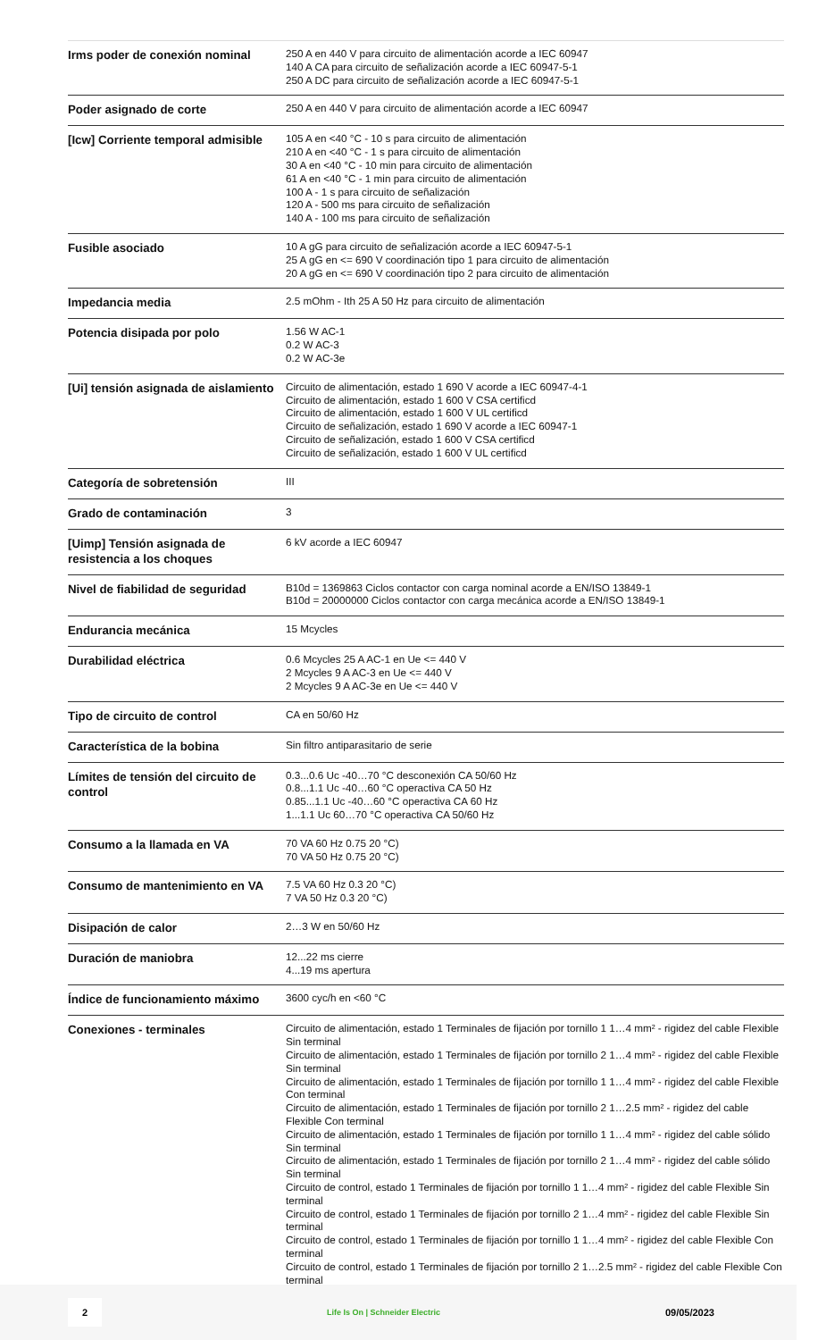| Irms poder de conexión nominal | 250 A en 440 V para circuito de alimentación acorde a IEC 60947 140 A CA para circuito de señalización acorde a IEC 60947-5-1 250 A DC para circuito de señalización acorde a IEC 60947-5-1 |
| Poder asignado de corte | 250 A en 440 V para circuito de alimentación acorde a IEC 60947 |
| [Icw] Corriente temporal admisible | 105 A en <40 °C - 10 s para circuito de alimentación 210 A en <40 °C - 1 s para circuito de alimentación 30 A en <40 °C - 10 min para circuito de alimentación 61 A en <40 °C - 1 min para circuito de alimentación 100 A - 1 s para circuito de señalización 120 A - 500 ms para circuito de señalización 140 A - 100 ms para circuito de señalización |
| Fusible asociado | 10 A gG para circuito de señalización acorde a IEC 60947-5-1 25 A gG en <= 690 V coordinación tipo 1 para circuito de alimentación 20 A gG en <= 690 V coordinación tipo 2 para circuito de alimentación |
| Impedancia media | 2.5 mOhm - Ith 25 A 50 Hz para circuito de alimentación |
| Potencia disipada por polo | 1.56 W AC-1 0.2 W AC-3 0.2 W AC-3e |
| [Ui] tensión asignada de aislamiento | Circuito de alimentación, estado 1 690 V acorde a IEC 60947-4-1 Circuito de alimentación, estado 1 600 V CSA certificd Circuito de alimentación, estado 1 600 V UL certificd Circuito de señalización, estado 1 690 V acorde a IEC 60947-1 Circuito de señalización, estado 1 600 V CSA certificd Circuito de señalización, estado 1 600 V UL certificd |
| Categoría de sobretensión | III |
| Grado de contaminación | 3 |
| [Uimp] Tensión asignada de resistencia a los choques | 6 kV acorde a IEC 60947 |
| Nivel de fiabilidad de seguridad | B10d = 1369863 Ciclos contactor con carga nominal acorde a EN/ISO 13849-1 B10d = 20000000 Ciclos contactor con carga mecánica acorde a EN/ISO 13849-1 |
| Endurancia mecánica | 15 Mcycles |
| Durabilidad eléctrica | 0.6 Mcycles 25 A AC-1 en Ue <= 440 V 2 Mcycles 9 A AC-3 en Ue <= 440 V 2 Mcycles 9 A AC-3e en Ue <= 440 V |
| Tipo de circuito de control | CA en 50/60 Hz |
| Característica de la bobina | Sin filtro antiparasitario de serie |
| Límites de tensión del circuito de control | 0.3...0.6 Uc -40…70 °C desconexión CA 50/60 Hz 0.8...1.1 Uc -40…60 °C operactiva CA 50 Hz 0.85...1.1 Uc -40…60 °C operactiva CA 60 Hz 1...1.1 Uc 60…70 °C operactiva CA 50/60 Hz |
| Consumo a la llamada en VA | 70 VA 60 Hz 0.75 20 °C) 70 VA 50 Hz 0.75 20 °C) |
| Consumo de mantenimiento en VA | 7.5 VA 60 Hz 0.3 20 °C) 7 VA 50 Hz 0.3 20 °C) |
| Disipación de calor | 2…3 W en 50/60 Hz |
| Duración de maniobra | 12...22 ms cierre 4...19 ms apertura |
| Índice de funcionamiento máximo | 3600 cyc/h en <60 °C |
| Conexiones - terminales | Circuito de alimentación, estado 1 Terminales de fijación por tornillo 1 1…4 mm² - rigidez del cable Flexible Sin terminal Circuito de alimentación, estado 1 Terminales de fijación por tornillo 2 1…4 mm² - rigidez del cable Flexible Sin terminal Circuito de alimentación, estado 1 Terminales de fijación por tornillo 1 1…4 mm² - rigidez del cable Flexible Con terminal Circuito de alimentación, estado 1 Terminales de fijación por tornillo 2 1…2.5 mm² - rigidez del cable Flexible Con terminal Circuito de alimentación, estado 1 Terminales de fijación por tornillo 1 1…4 mm² - rigidez del cable sólido Sin terminal Circuito de alimentación, estado 1 Terminales de fijación por tornillo 2 1…4 mm² - rigidez del cable sólido Sin terminal Circuito de control, estado 1 Terminales de fijación por tornillo 1 1…4 mm² - rigidez del cable Flexible Sin terminal Circuito de control, estado 1 Terminales de fijación por tornillo 2 1…4 mm² - rigidez del cable Flexible Sin terminal Circuito de control, estado 1 Terminales de fijación por tornillo 1 1…4 mm² - rigidez del cable Flexible Con terminal Circuito de control, estado 1 Terminales de fijación por tornillo 2 1…2.5 mm² - rigidez del cable Flexible Con terminal |
2 Life Is On | Schneider Electric 09/05/2023